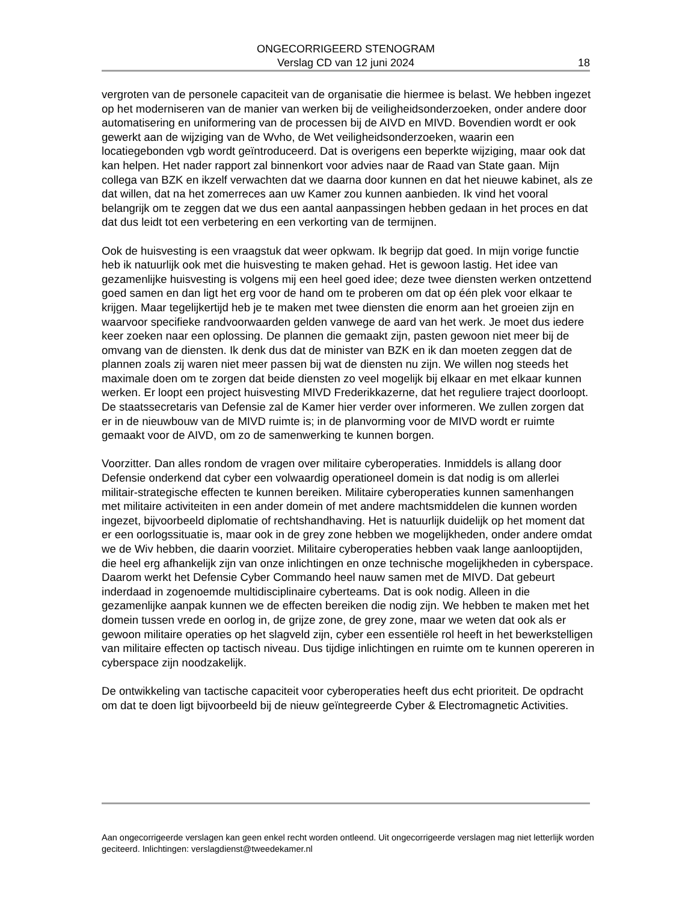ONGECORRIGEERD STENOGRAM
Verslag CD van 12 juni 2024
18
vergroten van de personele capaciteit van de organisatie die hiermee is belast. We hebben ingezet op het moderniseren van de manier van werken bij de veiligheidsonderzoeken, onder andere door automatisering en uniformering van de processen bij de AIVD en MIVD. Bovendien wordt er ook gewerkt aan de wijziging van de Wvho, de Wet veiligheidsonderzoeken, waarin een locatiegebonden vgb wordt geïntroduceerd. Dat is overigens een beperkte wijziging, maar ook dat kan helpen. Het nader rapport zal binnenkort voor advies naar de Raad van State gaan. Mijn collega van BZK en ikzelf verwachten dat we daarna door kunnen en dat het nieuwe kabinet, als ze dat willen, dat na het zomerreces aan uw Kamer zou kunnen aanbieden. Ik vind het vooral belangrijk om te zeggen dat we dus een aantal aanpassingen hebben gedaan in het proces en dat dat dus leidt tot een verbetering en een verkorting van de termijnen.
Ook de huisvesting is een vraagstuk dat weer opkwam. Ik begrijp dat goed. In mijn vorige functie heb ik natuurlijk ook met die huisvesting te maken gehad. Het is gewoon lastig. Het idee van gezamenlijke huisvesting is volgens mij een heel goed idee; deze twee diensten werken ontzettend goed samen en dan ligt het erg voor de hand om te proberen om dat op één plek voor elkaar te krijgen. Maar tegelijkertijd heb je te maken met twee diensten die enorm aan het groeien zijn en waarvoor specifieke randvoorwaarden gelden vanwege de aard van het werk. Je moet dus iedere keer zoeken naar een oplossing. De plannen die gemaakt zijn, pasten gewoon niet meer bij de omvang van de diensten. Ik denk dus dat de minister van BZK en ik dan moeten zeggen dat de plannen zoals zij waren niet meer passen bij wat de diensten nu zijn. We willen nog steeds het maximale doen om te zorgen dat beide diensten zo veel mogelijk bij elkaar en met elkaar kunnen werken. Er loopt een project huisvesting MIVD Frederikkazerne, dat het reguliere traject doorloopt. De staatssecretaris van Defensie zal de Kamer hier verder over informeren. We zullen zorgen dat er in de nieuwbouw van de MIVD ruimte is; in de planvorming voor de MIVD wordt er ruimte gemaakt voor de AIVD, om zo de samenwerking te kunnen borgen.
Voorzitter. Dan alles rondom de vragen over militaire cyberoperaties. Inmiddels is allang door Defensie onderkend dat cyber een volwaardig operationeel domein is dat nodig is om allerlei militair-strategische effecten te kunnen bereiken. Militaire cyberoperaties kunnen samenhangen met militaire activiteiten in een ander domein of met andere machtsmiddelen die kunnen worden ingezet, bijvoorbeeld diplomatie of rechtshandhaving. Het is natuurlijk duidelijk op het moment dat er een oorlogssituatie is, maar ook in de grey zone hebben we mogelijkheden, onder andere omdat we de Wiv hebben, die daarin voorziet. Militaire cyberoperaties hebben vaak lange aanlooptijden, die heel erg afhankelijk zijn van onze inlichtingen en onze technische mogelijkheden in cyberspace. Daarom werkt het Defensie Cyber Commando heel nauw samen met de MIVD. Dat gebeurt inderdaad in zogenoemde multidisciplinaire cyberteams. Dat is ook nodig. Alleen in die gezamenlijke aanpak kunnen we de effecten bereiken die nodig zijn. We hebben te maken met het domein tussen vrede en oorlog in, de grijze zone, de grey zone, maar we weten dat ook als er gewoon militaire operaties op het slagveld zijn, cyber een essentiële rol heeft in het bewerkstelligen van militaire effecten op tactisch niveau. Dus tijdige inlichtingen en ruimte om te kunnen opereren in cyberspace zijn noodzakelijk.
De ontwikkeling van tactische capaciteit voor cyberoperaties heeft dus echt prioriteit. De opdracht om dat te doen ligt bijvoorbeeld bij de nieuw geïntegreerde Cyber & Electromagnetic Activities.
Aan ongecorrigeerde verslagen kan geen enkel recht worden ontleend. Uit ongecorrigeerde verslagen mag niet letterlijk worden geciteerd. Inlichtingen: verslagdienst@tweedekamer.nl